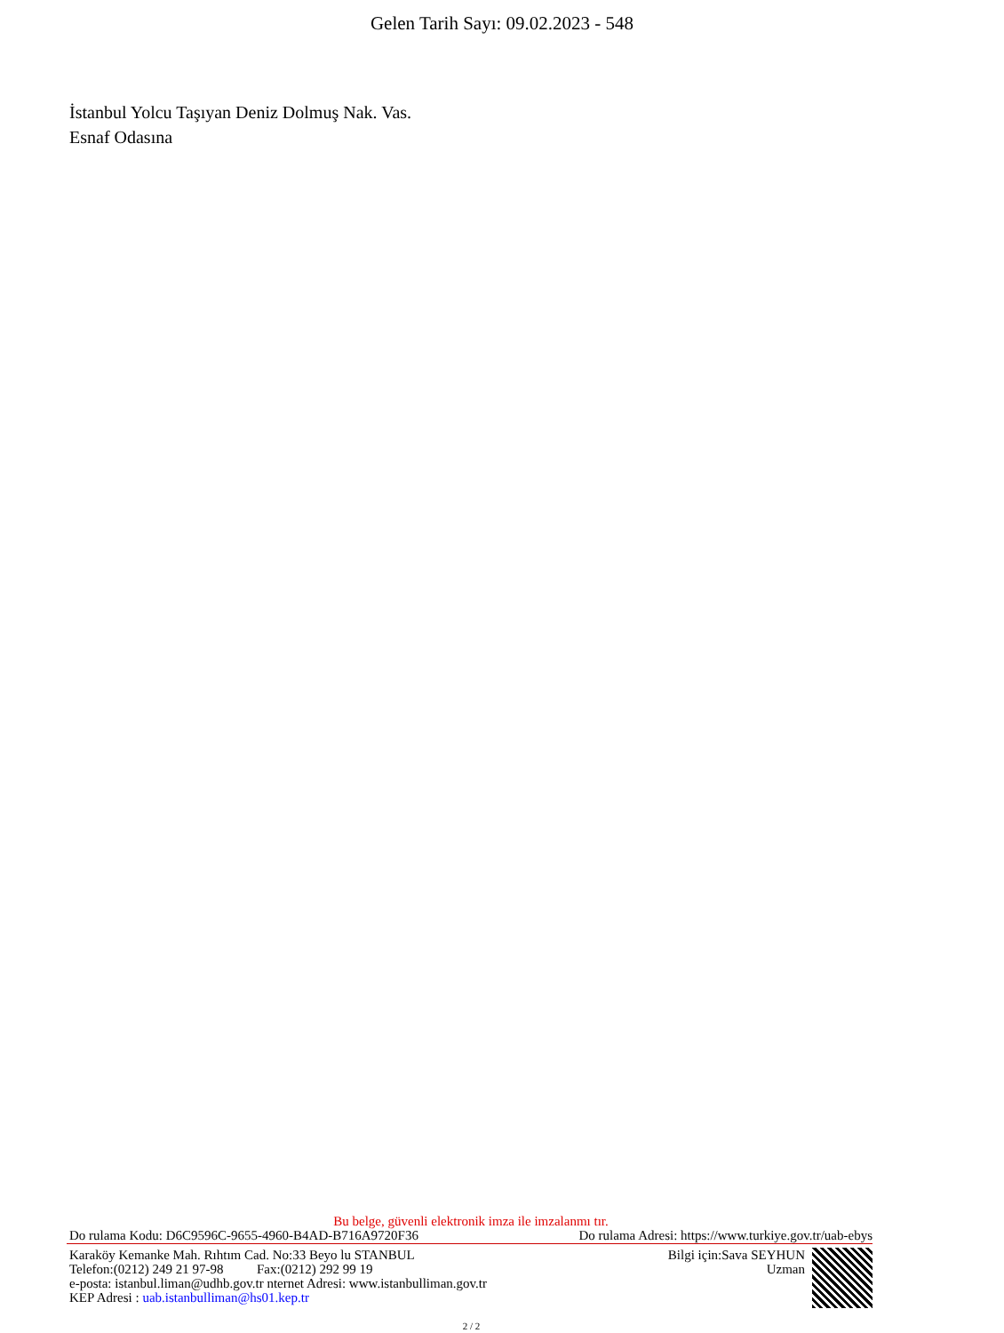Gelen Tarih Sayı: 09.02.2023 - 548
İstanbul Yolcu Taşıyan Deniz Dolmuş Nak. Vas.
Esnaf Odasına
Bu belge, güvenli elektronik imza ile imzalanmı tır.
Do rulama Kodu: D6C9596C-9655-4960-B4AD-B716A9720F36 Do rulama Adresi: https://www.turkiye.gov.tr/uab-ebys
Karaköy Kemanke Mah. Rıhtım Cad. No:33 Beyo lu STANBUL
Telefon:(0212) 249 21 97-98 Fax:(0212) 292 99 19
e-posta: istanbul.liman@udhb.gov.tr nternet Adresi: www.istanbulliman.gov.tr
KEP Adresi : uab.istanbulliman@hs01.kep.tr
Bilgi için:Sava SEYHUN
Uzman
2 / 2